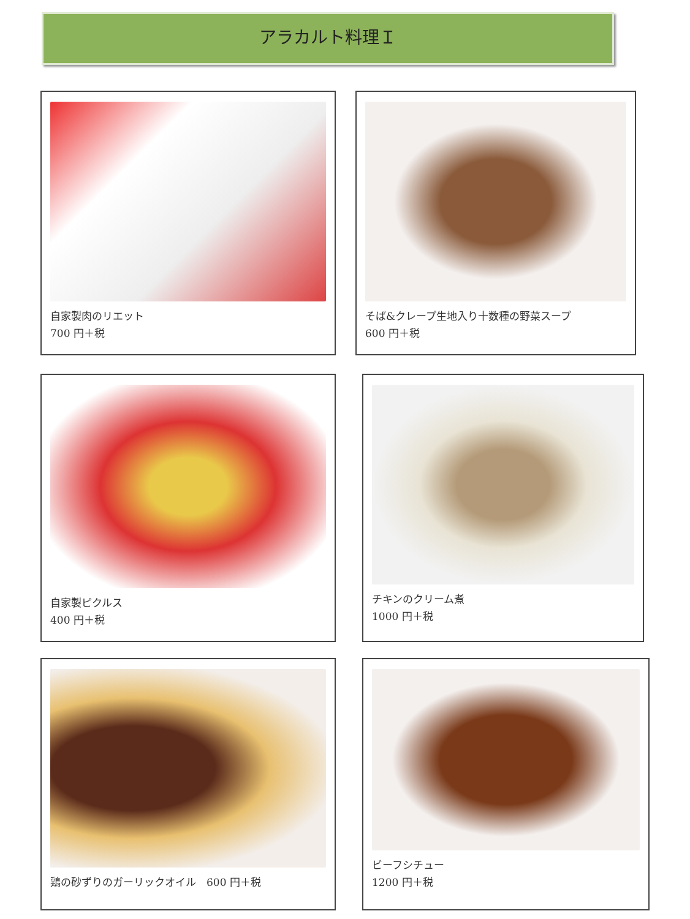アラカルト料理Ｉ
自家製肉のリエット
700 円＋税
そば&クレープ生地入り十数種の野菜スープ
600 円＋税
自家製ピクルス
400 円＋税
チキンのクリーム煮
1000 円＋税
鶏の砂ずりのガーリックオイル　600 円＋税
ビーフシチュー
1200 円＋税